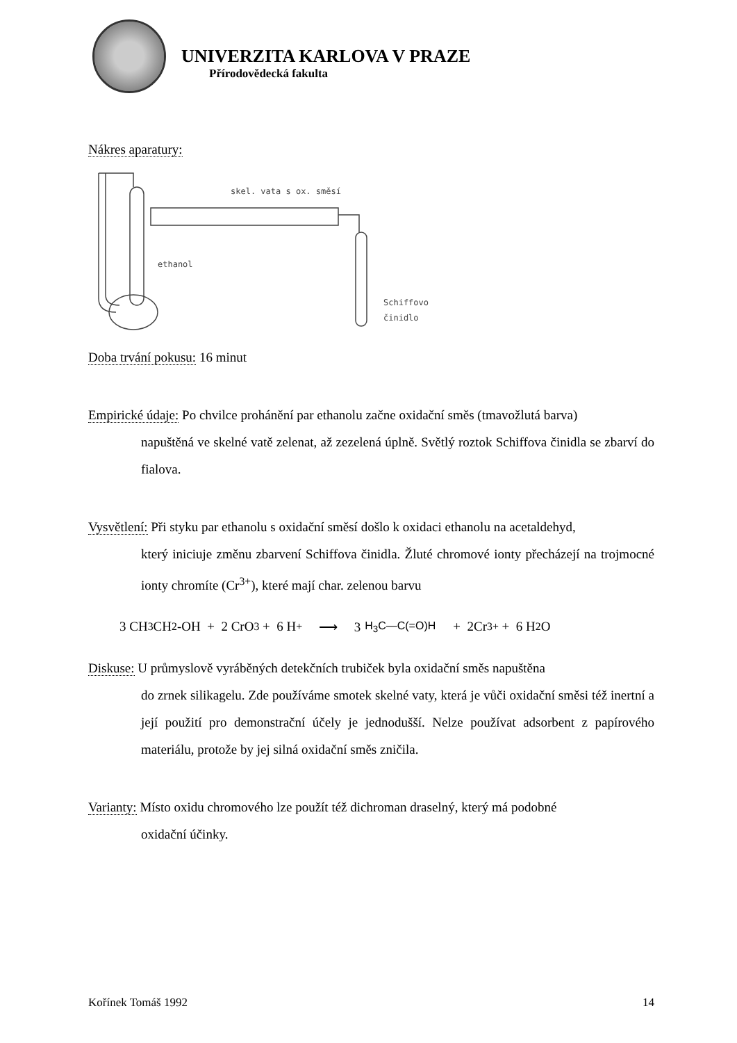UNIVERZITA KARLOVA V PRAZE
Přírodovědecká fakulta
Nákres aparatury:
skel. vata s ox. směsí
ethanol
Schiffovo
činidlo
Doba trvání pokusu: 16 minut
Empirické údaje: Po chvilce prohánění par ethanolu začne oxidační směs (tmavožlutá barva)
napuštěná ve skelné vatě zelenat, až zezelená úplně. Světlý roztok Schiffova činidla se zbarví do fialova.
Vysvětlení: Při styku par ethanolu s oxidační směsí došlo k oxidaci ethanolu na acetaldehyd,
který iniciuje změnu zbarvení Schiffova činidla. Žluté chromové ionty přecházejí na trojmocné ionty chromíte (Cr<sup>3+</sup>), které mají char. zelenou barvu
3 CH<sub>3</sub>CH<sub>2</sub>-OH + 2 CrO<sub>3</sub> + 6 H<sup>+</sup> ⟶ 3 H<sub>3</sub>C—C(=O)H + 2Cr<sup>3+</sup> + 6 H<sub>2</sub>O
Diskuse: U průmyslově vyráběných detekčních trubiček byla oxidační směs napuštěna
do zrnek silikagelu. Zde používáme smotek skelné vaty, která je vůči oxidační směsi též inertní a její použití pro demonstrační účely je jednodušší. Nelze používat adsorbent z papírového materiálu, protože by jej silná oxidační směs zničila.
Varianty: Místo oxidu chromového lze použít též dichroman draselný, který má podobné
oxidační účinky.
Kořínek Tomáš 1992 14